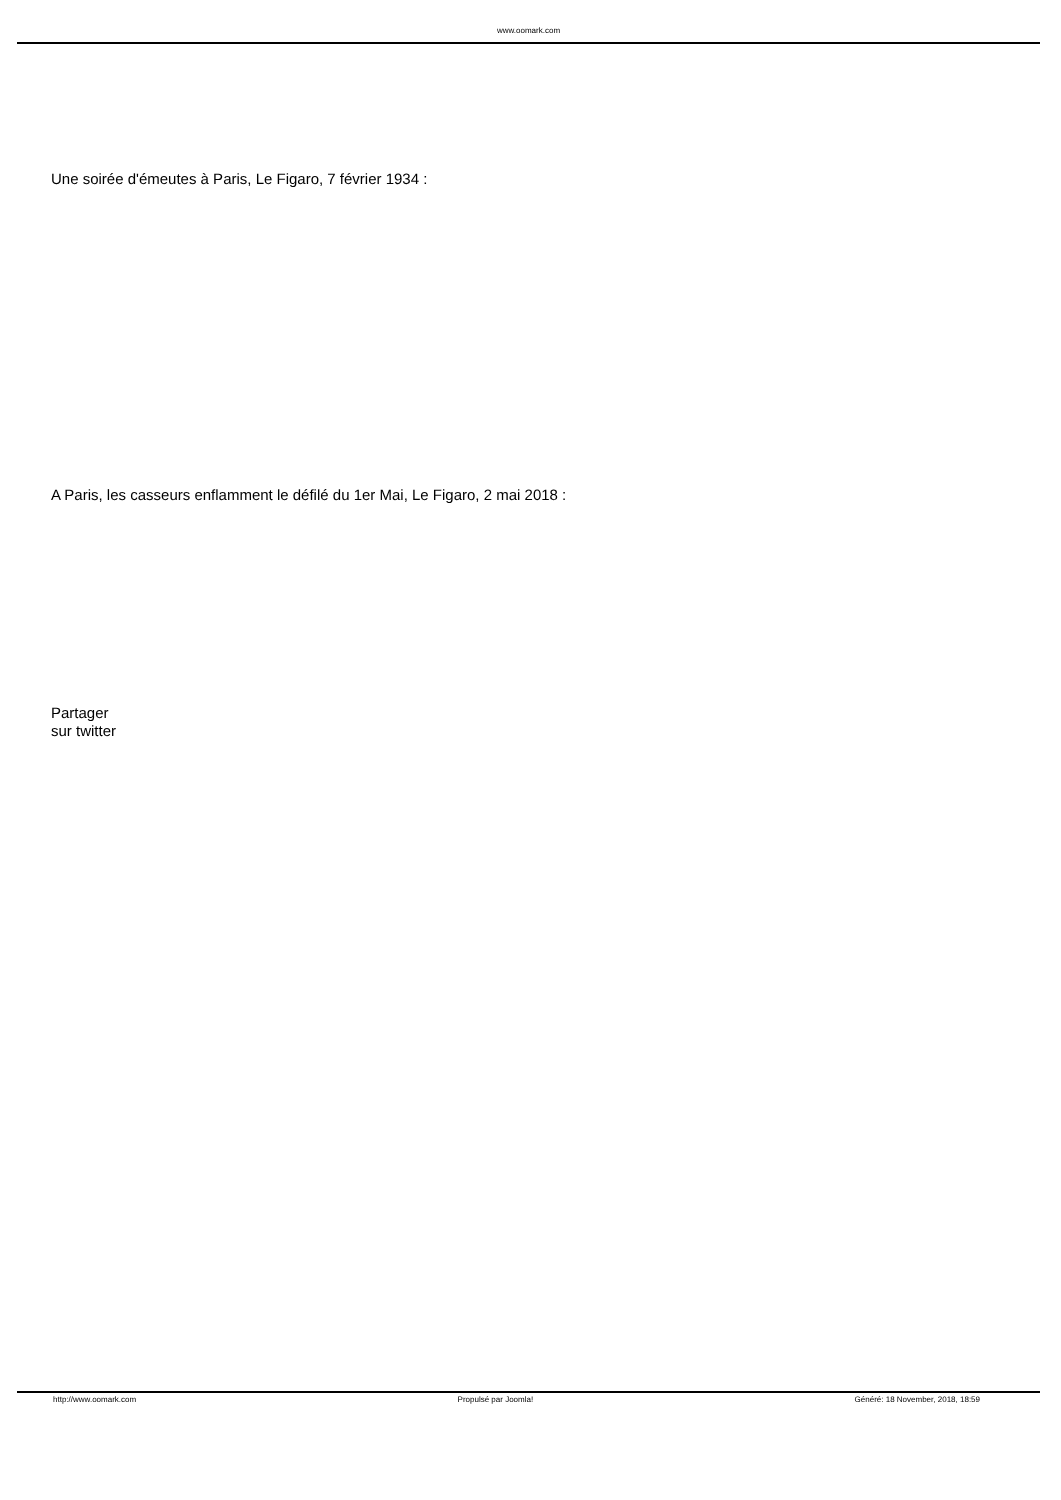www.oomark.com
Une soirée d'émeutes à Paris, Le Figaro, 7 février 1934 :
A Paris, les casseurs enflamment le défilé du 1er Mai, Le Figaro, 2 mai 2018 :
Partager
sur twitter
http://www.oomark.com Propulsé par Joomla! Généré: 18 November, 2018, 18:59